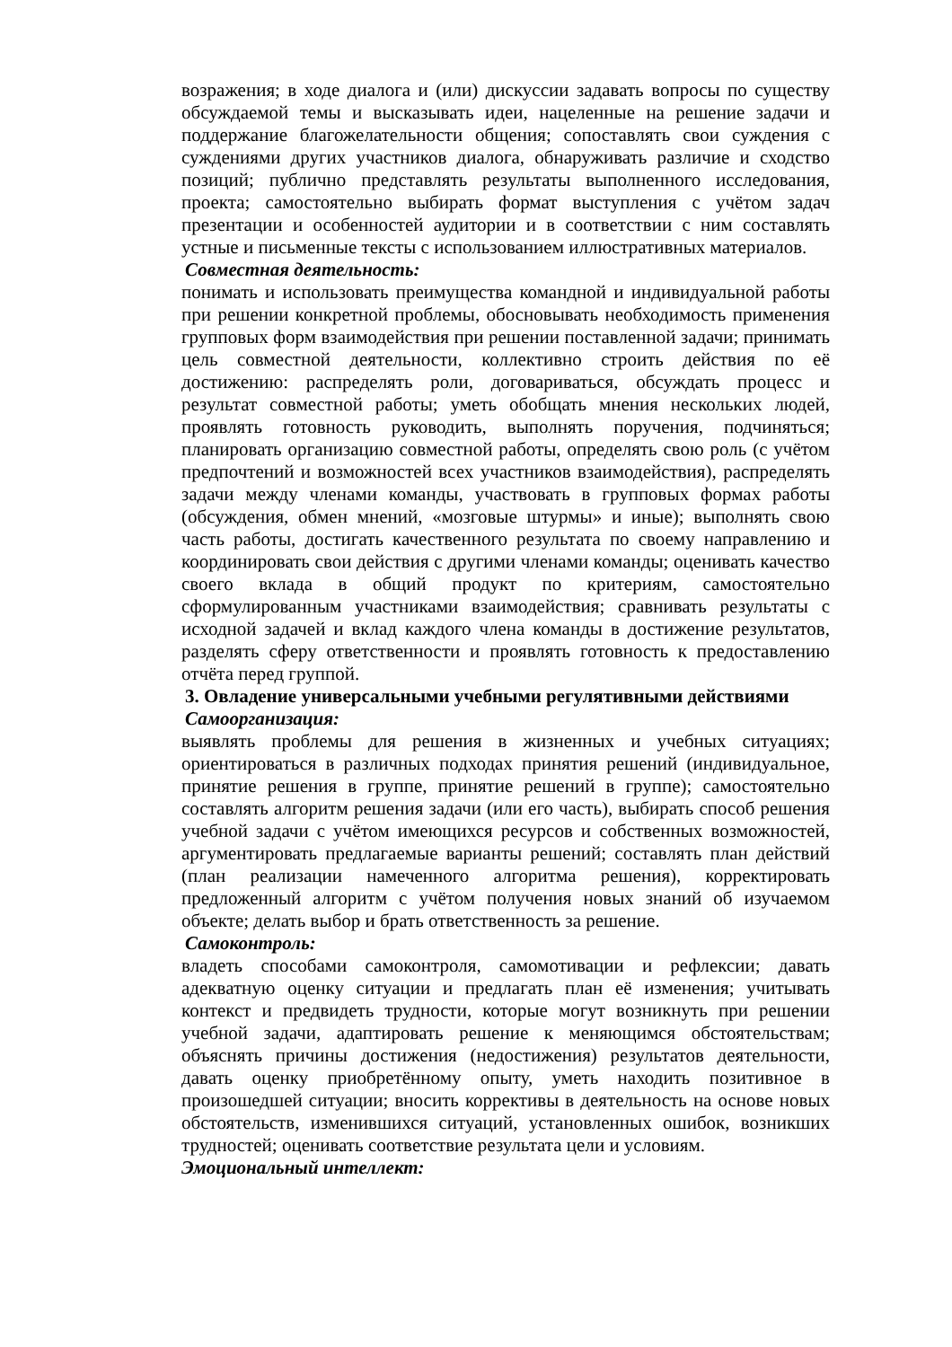возражения; в ходе диалога и (или) дискуссии задавать вопросы по существу обсуждаемой темы и высказывать идеи, нацеленные на решение задачи и поддержание благожелательности общения; сопоставлять свои суждения с суждениями других участников диалога, обнаруживать различие и сходство позиций; публично представлять результаты выполненного исследования, проекта; самостоятельно выбирать формат выступления с учётом задач презентации и особенностей аудитории и в соответствии с ним составлять устные и письменные тексты с использованием иллюстративных материалов.
Совместная деятельность:
понимать и использовать преимущества командной и индивидуальной работы при решении конкретной проблемы, обосновывать необходимость применения групповых форм взаимодействия при решении поставленной задачи; принимать цель совместной деятельности, коллективно строить действия по её достижению: распределять роли, договариваться, обсуждать процесс и результат совместной работы; уметь обобщать мнения нескольких людей, проявлять готовность руководить, выполнять поручения, подчиняться; планировать организацию совместной работы, определять свою роль (с учётом предпочтений и возможностей всех участников взаимодействия), распределять задачи между членами команды, участвовать в групповых формах работы (обсуждения, обмен мнений, «мозговые штурмы» и иные); выполнять свою часть работы, достигать качественного результата по своему направлению и координировать свои действия с другими членами команды; оценивать качество своего вклада в общий продукт по критериям, самостоятельно сформулированным участниками взаимодействия; сравнивать результаты с исходной задачей и вклад каждого члена команды в достижение результатов, разделять сферу ответственности и проявлять готовность к предоставлению отчёта перед группой.
3. Овладение универсальными учебными регулятивными действиями
Самоорганизация:
выявлять проблемы для решения в жизненных и учебных ситуациях; ориентироваться в различных подходах принятия решений (индивидуальное, принятие решения в группе, принятие решений в группе); самостоятельно составлять алгоритм решения задачи (или его часть), выбирать способ решения учебной задачи с учётом имеющихся ресурсов и собственных возможностей, аргументировать предлагаемые варианты решений; составлять план действий (план реализации намеченного алгоритма решения), корректировать предложенный алгоритм с учётом получения новых знаний об изучаемом объекте; делать выбор и брать ответственность за решение.
Самоконтроль:
владеть способами самоконтроля, самомотивации и рефлексии; давать адекватную оценку ситуации и предлагать план её изменения; учитывать контекст и предвидеть трудности, которые могут возникнуть при решении учебной задачи, адаптировать решение к меняющимся обстоятельствам; объяснять причины достижения (недостижения) результатов деятельности, давать оценку приобретённому опыту, уметь находить позитивное в произошедшей ситуации; вносить коррективы в деятельность на основе новых обстоятельств, изменившихся ситуаций, установленных ошибок, возникших трудностей; оценивать соответствие результата цели и условиям.
Эмоциональный интеллект: